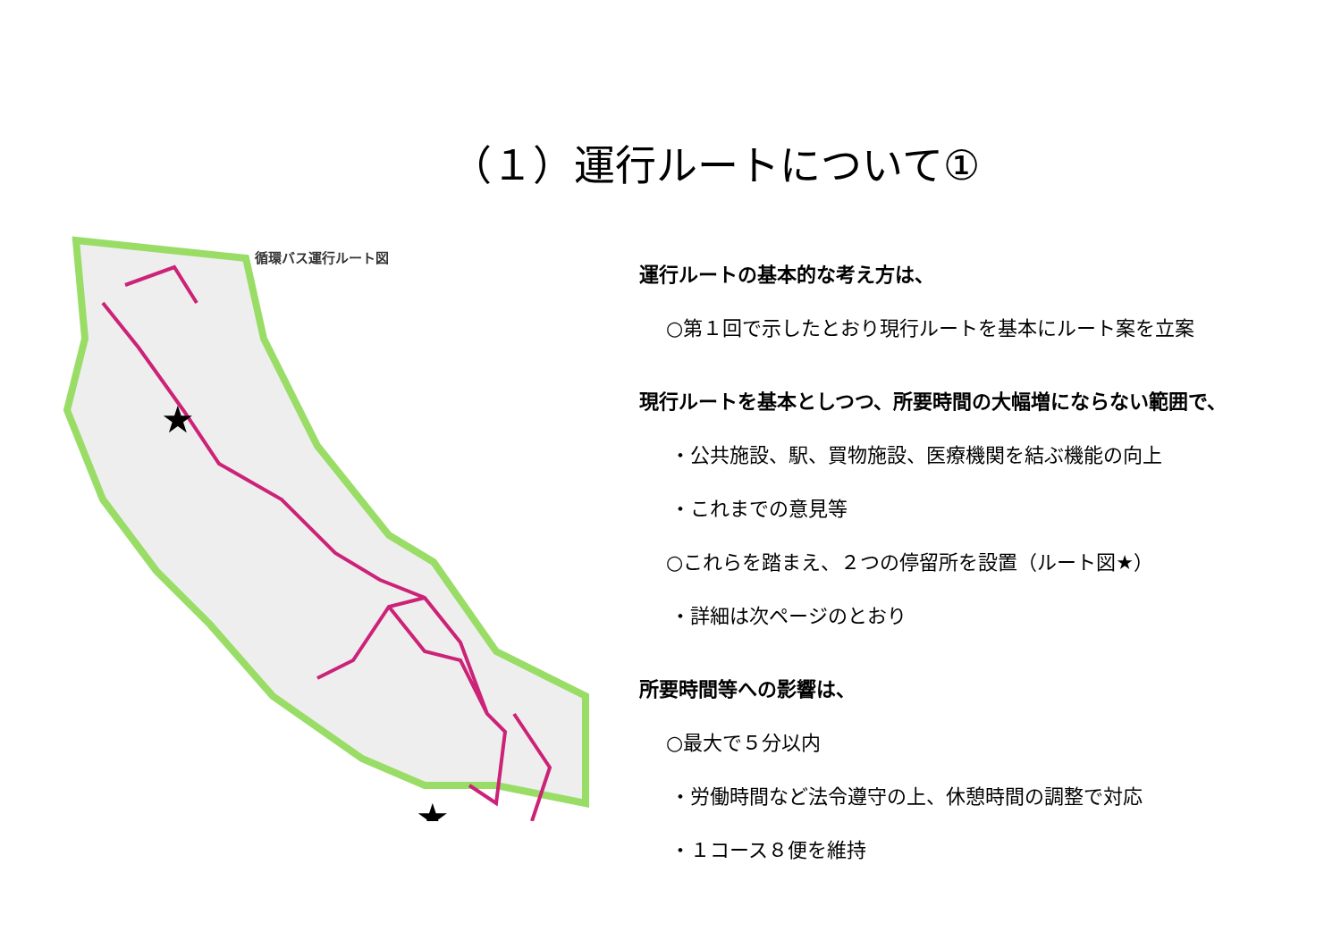（１）運行ルートについて①
★
★
循環バス運行ルート図
運行ルートの基本的な考え方は、
○第１回で示したとおり現行ルートを基本にルート案を立案
現行ルートを基本としつつ、所要時間の大幅増にならない範囲で、
・公共施設、駅、買物施設、医療機関を結ぶ機能の向上
・これまでの意見等
○これらを踏まえ、２つの停留所を設置（ルート図★）
・詳細は次ページのとおり
所要時間等への影響は、
○最大で５分以内
・労働時間など法令遵守の上、休憩時間の調整で対応
・１コース８便を維持